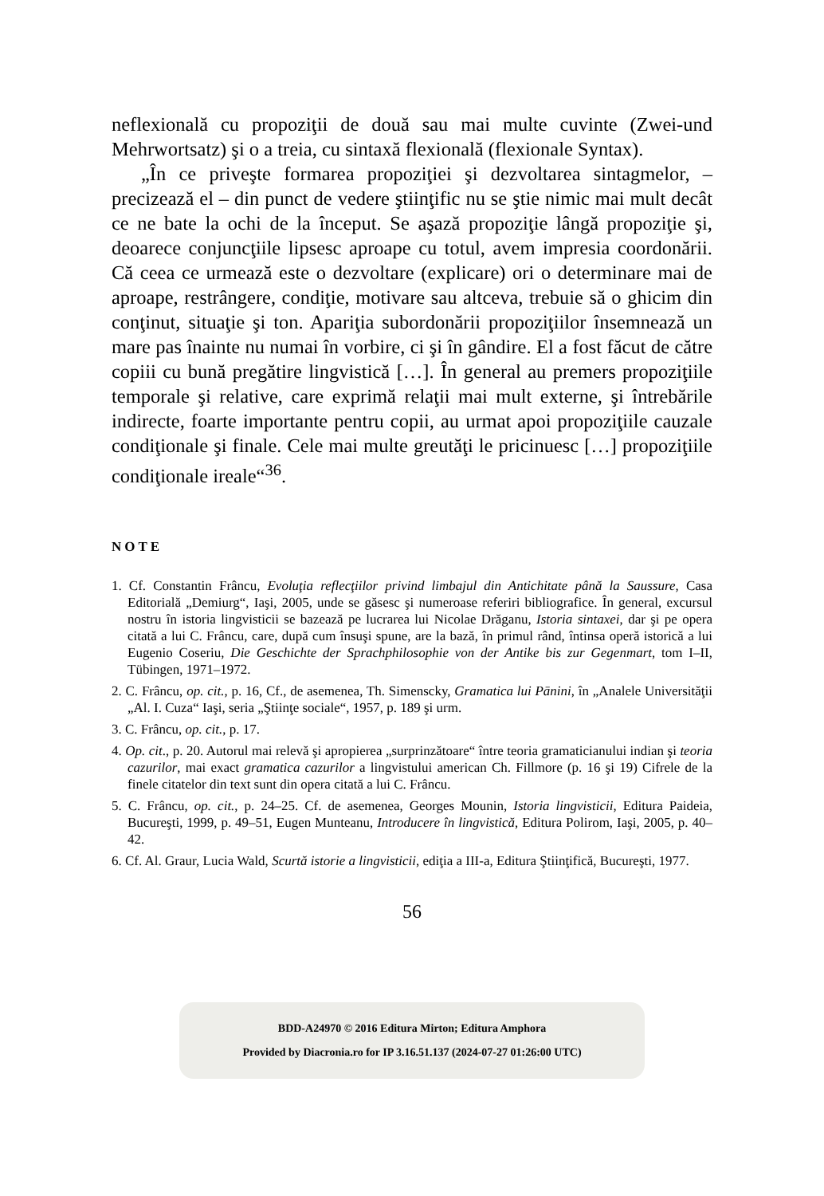neflexională cu propoziţii de două sau mai multe cuvinte (Zwei-und Mehrwortsatz) şi o a treia, cu sintaxă flexională (flexionale Syntax).
„În ce priveşte formarea propoziţiei şi dezvoltarea sintagmelor, – precizează el – din punct de vedere ştiinţific nu se ştie nimic mai mult decât ce ne bate la ochi de la început. Se aşază propoziţie lângă propoziţie şi, deoarece conjuncţiile lipsesc aproape cu totul, avem impresia coordonării. Că ceea ce urmează este o dezvoltare (explicare) ori o determinare mai de aproape, restrângere, condiţie, motivare sau altceva, trebuie să o ghicim din conţinut, situaţie şi ton. Apariţia subordonării propoziţiilor însemnează un mare pas înainte nu numai în vorbire, ci şi în gândire. El a fost făcut de către copiii cu bună pregătire lingvistică […]. În general au premers propoziţiile temporale şi relative, care exprimă relaţii mai mult externe, şi întrebările indirecte, foarte importante pentru copii, au urmat apoi propoziţiile cauzale condiţionale şi finale. Cele mai multe greutăţi le pricinuesc […] propoziţiile condiţionale ireale“<sup>36</sup>.
NOTE
1. Cf. Constantin Frâncu, Evoluţia reflecţiilor privind limbajul din Antichitate până la Saussure, Casa Editorială „Demiurg“, Iaşi, 2005, unde se găsesc şi numeroase referiri bibliografice. În general, excursul nostru în istoria lingvisticii se bazează pe lucrarea lui Nicolae Drăganu, Istoria sintaxei, dar şi pe opera citată a lui C. Frâncu, care, după cum însuşi spune, are la bază, în primul rând, întinsa operă istorică a lui Eugenio Coseriu, Die Geschichte der Sprachphilosophie von der Antike bis zur Gegenmart, tom I–II, Tübingen, 1971–1972.
2. C. Frâncu, op. cit., p. 16, Cf., de asemenea, Th. Simenscky, Gramatica lui Pānini, în „Analele Universităţii „Al. I. Cuza“ Iaşi, seria „Ştiinţe sociale“, 1957, p. 189 şi urm.
3. C. Frâncu, op. cit., p. 17.
4. Op. cit., p. 20. Autorul mai relevă şi apropierea „surprinzătoare“ între teoria gramaticianului indian şi teoria cazurilor, mai exact gramatica cazurilor a lingvistului american Ch. Fillmore (p. 16 şi 19) Cifrele de la finele citatelor din text sunt din opera citată a lui C. Frâncu.
5. C. Frâncu, op. cit., p. 24–25. Cf. de asemenea, Georges Mounin, Istoria lingvisticii, Editura Paideia, Bucureşti, 1999, p. 49–51, Eugen Munteanu, Introducere în lingvistică, Editura Polirom, Iaşi, 2005, p. 40–42.
6. Cf. Al. Graur, Lucia Wald, Scurtă istorie a lingvisticii, ediţia a III-a, Editura Ştiinţifică, Bucureşti, 1977.
56
BDD-A24970 © 2016 Editura Mirton; Editura Amphora
Provided by Diacronia.ro for IP 3.16.51.137 (2024-07-27 01:26:00 UTC)